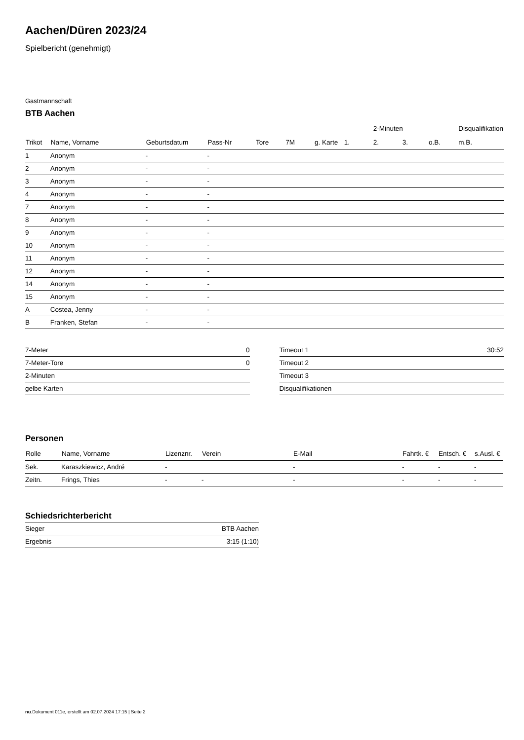Aachen/Düren 2023/24
Spielbericht (genehmigt)
Gastmannschaft
BTB Aachen
| | | | | | | | | 2-Minuten | | | Disqualifikation |
| --- | --- | --- | --- | --- | --- | --- | --- | --- | --- | --- | --- |
| Trikot | Name, Vorname | Geburtsdatum | Pass-Nr | Tore | 7M | g. Karte | 1. | 2. | 3. | o.B. | m.B. |
| 1 | Anonym | - | - | | | | | | | | |
| 2 | Anonym | - | - | | | | | | | | |
| 3 | Anonym | - | - | | | | | | | | |
| 4 | Anonym | - | - | | | | | | | | |
| 7 | Anonym | - | - | | | | | | | | |
| 8 | Anonym | - | - | | | | | | | | |
| 9 | Anonym | - | - | | | | | | | | |
| 10 | Anonym | - | - | | | | | | | | |
| 11 | Anonym | - | - | | | | | | | | |
| 12 | Anonym | - | - | | | | | | | | |
| 14 | Anonym | - | - | | | | | | | | |
| 15 | Anonym | - | - | | | | | | | | |
| A | Costea, Jenny | - | - | | | | | | | | |
| B | Franken, Stefan | - | - | | | | | | | | |
| 7-Meter | 0 |
| 7-Meter-Tore | 0 |
| 2-Minuten | |
| gelbe Karten | |
| Timeout 1 | 30:52 |
| Timeout 2 | |
| Timeout 3 | |
| Disqualifikationen | |
Personen
| Rolle | Name, Vorname | Lizenznr. | Verein | E-Mail | Fahrtk. € | Entsch. € | s.Ausl. € |
| --- | --- | --- | --- | --- | --- | --- | --- |
| Sek. | Karaszkiewicz, André | - | | - | - | - | - |
| Zeitn. | Frings, Thies | - | - | - | - | - | - |
Schiedsrichterbericht
| Sieger | BTB Aachen |
| Ergebnis | 3:15 (1:10) |
nu.Dokument 011e, erstellt am 02.07.2024 17:15 | Seite 2